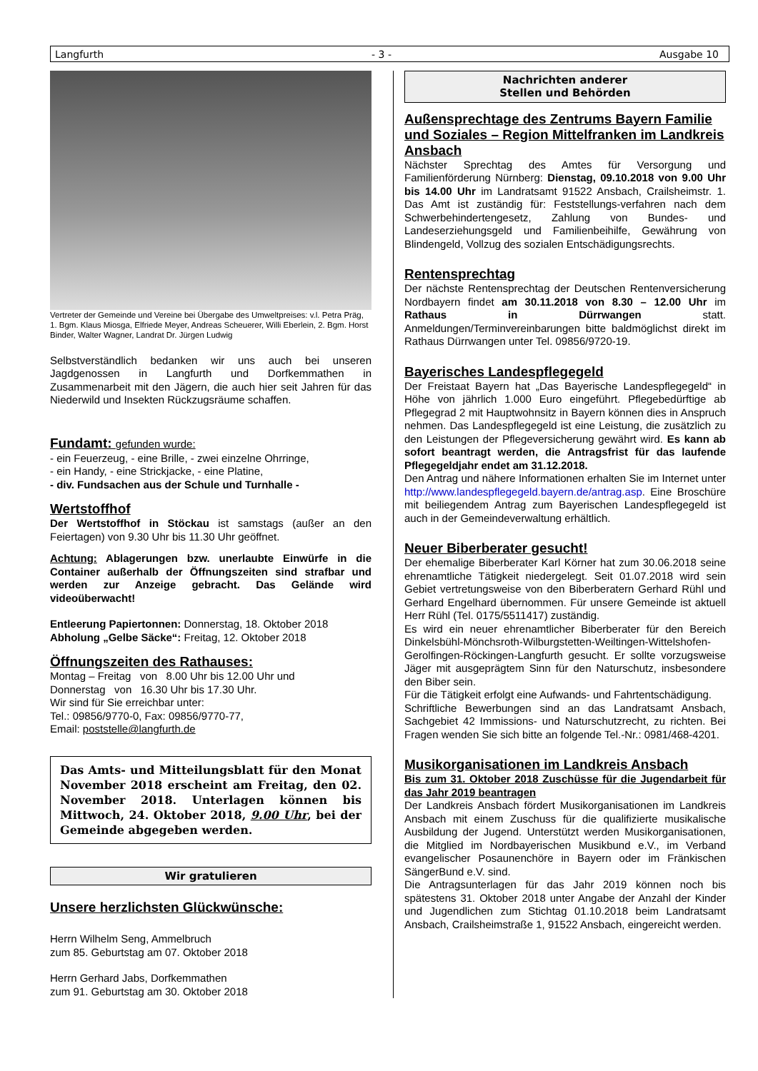Langfurth - 3 - Ausgabe 10
Vertreter der Gemeinde und Vereine bei Übergabe des Umweltpreises: v.l. Petra Präg, 1. Bgm. Klaus Miosga, Elfriede Meyer, Andreas Scheuerer, Willi Eberlein, 2. Bgm. Horst Binder, Walter Wagner, Landrat Dr. Jürgen Ludwig
Selbstverständlich bedanken wir uns auch bei unseren Jagdgenossen in Langfurth und Dorfkemmathen in Zusammenarbeit mit den Jägern, die auch hier seit Jahren für das Niederwild und Insekten Rückzugsräume schaffen.
Fundamt: gefunden wurde:
- ein Feuerzeug, - eine Brille, - zwei einzelne Ohrringe,
- ein Handy, - eine Strickjacke, - eine Platine,
- div. Fundsachen aus der Schule und Turnhalle -
Wertstoffhof
Der Wertstoffhof in Stöckau ist samstags (außer an den Feiertagen) von 9.30 Uhr bis 11.30 Uhr geöffnet.
Achtung: Ablagerungen bzw. unerlaubte Einwürfe in die Container außerhalb der Öffnungszeiten sind strafbar und werden zur Anzeige gebracht. Das Gelände wird videoüberwacht!
Entleerung Papiertonnen: Donnerstag, 18. Oktober 2018
Abholung „Gelbe Säcke“: Freitag, 12. Oktober 2018
Öffnungszeiten des Rathauses:
Montag – Freitag von 8.00 Uhr bis 12.00 Uhr und
Donnerstag von 16.30 Uhr bis 17.30 Uhr.
Wir sind für Sie erreichbar unter:
Tel.: 09856/9770-0, Fax: 09856/9770-77,
Email: poststelle@langfurth.de
Das Amts- und Mitteilungsblatt für den Monat November 2018 erscheint am Freitag, den 02. November 2018. Unterlagen können bis Mittwoch, 24. Oktober 2018, 9.00 Uhr, bei der Gemeinde abgegeben werden.
Wir gratulieren
Unsere herzlichsten Glückwünsche:
Herrn Wilhelm Seng, Ammelbruch
zum 85. Geburtstag am 07. Oktober 2018
Herrn Gerhard Jabs, Dorfkemmathen
zum 91. Geburtstag am 30. Oktober 2018
Nachrichten anderer
Stellen und Behörden
Außensprechtage des Zentrums Bayern Familie und Soziales – Region Mittelfranken im Landkreis Ansbach
Nächster Sprechtag des Amtes für Versorgung und Familienförderung Nürnberg: Dienstag, 09.10.2018 von 9.00 Uhr bis 14.00 Uhr im Landratsamt 91522 Ansbach, Crailsheimstr. 1. Das Amt ist zuständig für: Feststellungs-verfahren nach dem Schwerbehindertengesetz, Zahlung von Bundes- und Landeserziehungsgeld und Familienbeihilfe, Gewährung von Blindengeld, Vollzug des sozialen Entschädigungsrechts.
Rentensprechtag
Der nächste Rentensprechtag der Deutschen Rentenversicherung Nordbayern findet am 30.11.2018 von 8.30 – 12.00 Uhr im Rathaus in Dürrwangen statt. Anmeldungen/Terminvereinbarungen bitte baldmöglichst direkt im Rathaus Dürrwangen unter Tel. 09856/9720-19.
Bayerisches Landespflegegeld
Der Freistaat Bayern hat „Das Bayerische Landespflegegeld“ in Höhe von jährlich 1.000 Euro eingeführt. Pflegebedürftige ab Pflegegrad 2 mit Hauptwohnsitz in Bayern können dies in Anspruch nehmen. Das Landespflegegeld ist eine Leistung, die zusätzlich zu den Leistungen der Pflegeversicherung gewährt wird. Es kann ab sofort beantragt werden, die Antragsfrist für das laufende Pflegegeldjahr endet am 31.12.2018.
Den Antrag und nähere Informationen erhalten Sie im Internet unter http://www.landespflegegeld.bayern.de/antrag.asp. Eine Broschüre mit beiliegendem Antrag zum Bayerischen Landespflegegeld ist auch in der Gemeindeverwaltung erhältlich.
Neuer Biberberater gesucht!
Der ehemalige Biberberater Karl Körner hat zum 30.06.2018 seine ehrenamtliche Tätigkeit niedergelegt. Seit 01.07.2018 wird sein Gebiet vertretungsweise von den Biberberatern Gerhard Rühl und Gerhard Engelhard übernommen. Für unsere Gemeinde ist aktuell Herr Rühl (Tel. 0175/5511417) zuständig.
Es wird ein neuer ehrenamtlicher Biberberater für den Bereich Dinkelsbühl-Mönchsroth-Wilburgstetten-Weiltingen-Wittelshofen-Gerolfingen-Röckingen-Langfurth gesucht. Er sollte vorzugsweise Jäger mit ausgeprägtem Sinn für den Naturschutz, insbesondere den Biber sein.
Für die Tätigkeit erfolgt eine Aufwands- und Fahrtentschädigung.
Schriftliche Bewerbungen sind an das Landratsamt Ansbach, Sachgebiet 42 Immissions- und Naturschutzrecht, zu richten. Bei Fragen wenden Sie sich bitte an folgende Tel.-Nr.: 0981/468-4201.
Musikorganisationen im Landkreis Ansbach
Bis zum 31. Oktober 2018 Zuschüsse für die Jugendarbeit für das Jahr 2019 beantragen
Der Landkreis Ansbach fördert Musikorganisationen im Landkreis Ansbach mit einem Zuschuss für die qualifizierte musikalische Ausbildung der Jugend. Unterstützt werden Musikorganisationen, die Mitglied im Nordbayerischen Musikbund e.V., im Verband evangelischer Posaunenchöre in Bayern oder im Fränkischen SängerBund e.V. sind.
Die Antragsunterlagen für das Jahr 2019 können noch bis spätestens 31. Oktober 2018 unter Angabe der Anzahl der Kinder und Jugendlichen zum Stichtag 01.10.2018 beim Landratsamt Ansbach, Crailsheimstraße 1, 91522 Ansbach, eingereicht werden.